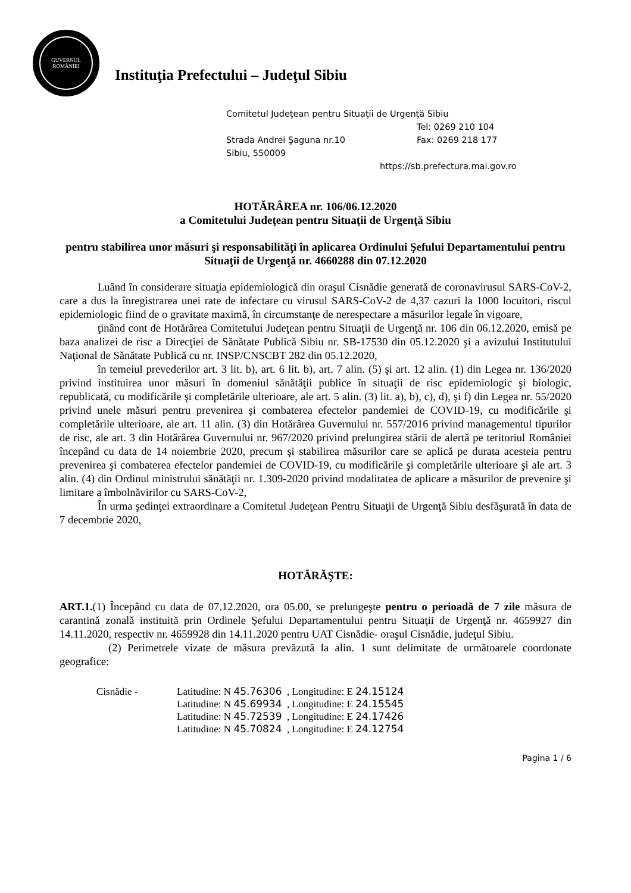GUVERNUL
ROMÂNIEI
Instituţia Prefectului – Judeţul Sibiu
Comitetul Judeţean pentru Situaţii de Urgenţă Sibiu
Tel: 0269 210 104
Strada Andrei Şaguna nr.10 Fax: 0269 218 177
Sibiu, 550009
https://sb.prefectura.mai.gov.ro
HOTĂRÂREA nr. 106/06.12.2020
a Comitetului Judeţean pentru Situaţii de Urgenţă Sibiu
pentru stabilirea unor măsuri şi responsabilităţi în aplicarea Ordinului Şefului Departamentului pentru Situaţii de Urgenţă nr. 4660288 din 07.12.2020
Luând în considerare situaţia epidemiologică din oraşul Cisnădie generată de coronavirusul SARS-CoV-2, care a dus la înregistrarea unei rate de infectare cu virusul SARS-CoV-2 de 4,37 cazuri la 1000 locuitori, riscul epidemiologic fiind de o gravitate maximă, în circumstanţe de nerespectare a măsurilor legale în vigoare,
ţinând cont de Hotărârea Comitetului Judeţean pentru Situaţii de Urgenţă nr. 106 din 06.12.2020, emisă pe baza analizei de risc a Direcţiei de Sănătate Publică Sibiu nr. SB-17530 din 05.12.2020 şi a avizului Institutului Naţional de Sănătate Publică cu nr. INSP/CNSCBT 282 din 05.12.2020,
în temeiul prevederilor art. 3 lit. b), art. 6 lit. b), art. 7 alin. (5) şi art. 12 alin. (1) din Legea nr. 136/2020 privind instituirea unor măsuri în domeniul sănătăţii publice în situaţii de risc epidemiologic şi biologic, republicată, cu modificările şi completările ulterioare, ale art. 5 alin. (3) lit. a), b), c), d), şi f) din Legea nr. 55/2020 privind unele măsuri pentru prevenirea şi combaterea efectelor pandemiei de COVID-19, cu modificările şi completările ulterioare, ale art. 11 alin. (3) din Hotărârea Guvernului nr. 557/2016 privind managementul tipurilor de risc, ale art. 3 din Hotărârea Guvernului nr. 967/2020 privind prelungirea stării de alertă pe teritoriul României începând cu data de 14 noiembrie 2020, precum şi stabilirea măsurilor care se aplică pe durata acesteia pentru prevenirea şi combaterea efectelor pandemiei de COVID-19, cu modificările şi completările ulterioare şi ale art. 3 alin. (4) din Ordinul ministrului sănătăţii nr. 1.309-2020 privind modalitatea de aplicare a măsurilor de prevenire şi limitare a îmbolnăvirilor cu SARS-CoV-2,
În urma şedinţei extraordinare a Comitetul Judeţean Pentru Situaţii de Urgenţă Sibiu desfăşurată în data de 7 decembrie 2020,
HOTĂRĂŞTE:
ART.1.(1) Începând cu data de 07.12.2020, ora 05.00, se prelungeşte pentru o perioadă de 7 zile măsura de carantină zonală instituită prin Ordinele Şefului Departamentului pentru Situaţii de Urgenţă nr. 4659927 din 14.11.2020, respectiv nr. 4659928 din 14.11.2020 pentru UAT Cisnădie- oraşul Cisnădie, judeţul Sibiu.
(2) Perimetrele vizate de măsura prevăzută la alin. 1 sunt delimitate de următoarele coordonate geografice:
Cisnădie - Latitudine: N 45.76306 , Longitudine: E 24.15124
Latitudine: N 45.69934 , Longitudine: E 24.15545
Latitudine: N 45.72539 , Longitudine: E 24.17426
Latitudine: N 45.70824 , Longitudine: E 24.12754
Pagina 1 / 6